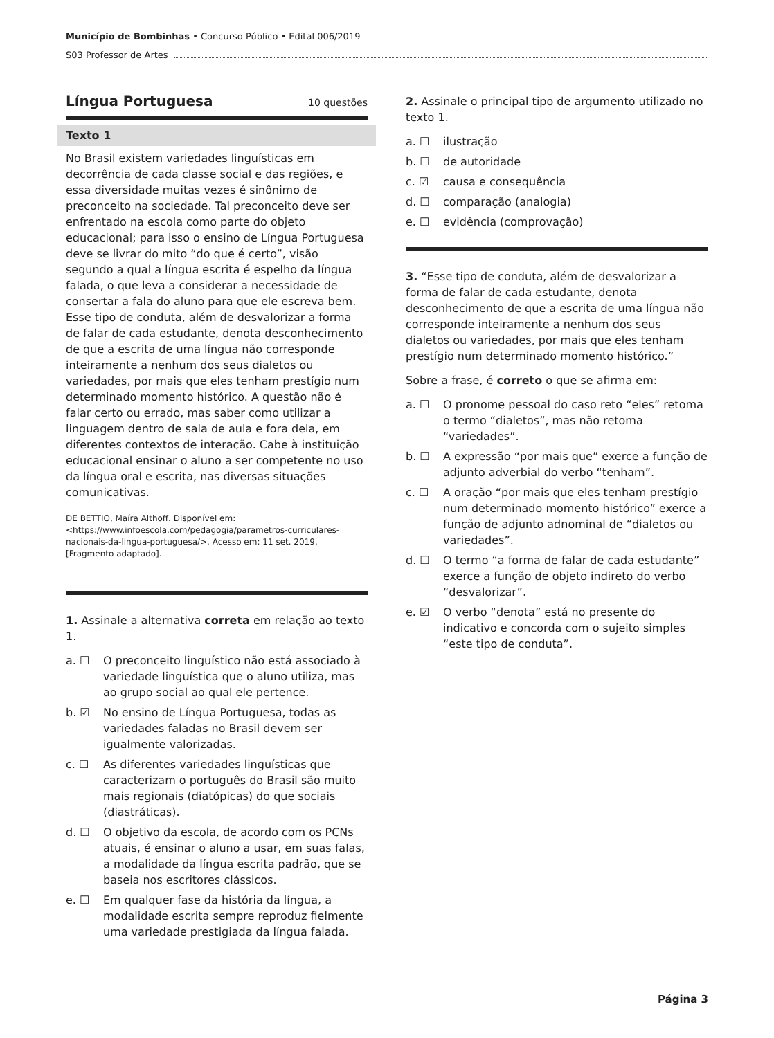Município de Bombinhas • Concurso Público • Edital 006/2019
S03 Professor de Artes
Língua Portuguesa 10 questões
Texto 1
No Brasil existem variedades linguísticas em decorrência de cada classe social e das regiões, e essa diversidade muitas vezes é sinônimo de preconceito na sociedade. Tal preconceito deve ser enfrentado na escola como parte do objeto educacional; para isso o ensino de Língua Portuguesa deve se livrar do mito “do que é certo”, visão segundo a qual a língua escrita é espelho da língua falada, o que leva a considerar a necessidade de consertar a fala do aluno para que ele escreva bem. Esse tipo de conduta, além de desvalorizar a forma de falar de cada estudante, denota desconhecimento de que a escrita de uma língua não corresponde inteiramente a nenhum dos seus dialetos ou variedades, por mais que eles tenham prestígio num determinado momento histórico. A questão não é falar certo ou errado, mas saber como utilizar a linguagem dentro de sala de aula e fora dela, em diferentes contextos de interação. Cabe à instituição educacional ensinar o aluno a ser competente no uso da língua oral e escrita, nas diversas situações comunicativas.
DE BETTIO, Maíra Althoff. Disponível em: <https://www.infoescola.com/pedagogia/parametros-curriculares-nacionais-da-lingua-portuguesa/>. Acesso em: 11 set. 2019. [Fragmento adaptado].
1. Assinale a alternativa correta em relação ao texto 1.
a. ☐ O preconceito linguístico não está associado à variedade linguística que o aluno utiliza, mas ao grupo social ao qual ele pertence.
b. ☑ No ensino de Língua Portuguesa, todas as variedades faladas no Brasil devem ser igualmente valorizadas.
c. ☐ As diferentes variedades linguísticas que caracterizam o português do Brasil são muito mais regionais (diatópicas) do que sociais (diastráticas).
d. ☐ O objetivo da escola, de acordo com os PCNs atuais, é ensinar o aluno a usar, em suas falas, a modalidade da língua escrita padrão, que se baseia nos escritores clássicos.
e. ☐ Em qualquer fase da história da língua, a modalidade escrita sempre reproduz fielmente uma variedade prestigiada da língua falada.
2. Assinale o principal tipo de argumento utilizado no texto 1.
a. ☐ ilustração
b. ☐ de autoridade
c. ☑ causa e consequência
d. ☐ comparação (analogia)
e. ☐ evidência (comprovação)
3. “Esse tipo de conduta, além de desvalorizar a forma de falar de cada estudante, denota desconhecimento de que a escrita de uma língua não corresponde inteiramente a nenhum dos seus dialetos ou variedades, por mais que eles tenham prestígio num determinado momento histórico.”
Sobre a frase, é correto o que se afirma em:
a. ☐ O pronome pessoal do caso reto “eles” retoma o termo “dialetos”, mas não retoma “variedades”.
b. ☐ A expressão “por mais que” exerce a função de adjunto adverbial do verbo “tenham”.
c. ☐ A oração “por mais que eles tenham prestígio num determinado momento histórico” exerce a função de adjunto adnominal de “dialetos ou variedades”.
d. ☐ O termo “a forma de falar de cada estudante” exerce a função de objeto indireto do verbo “desvalorizar”.
e. ☑ O verbo “denota” está no presente do indicativo e concorda com o sujeito simples “este tipo de conduta”.
Página 3